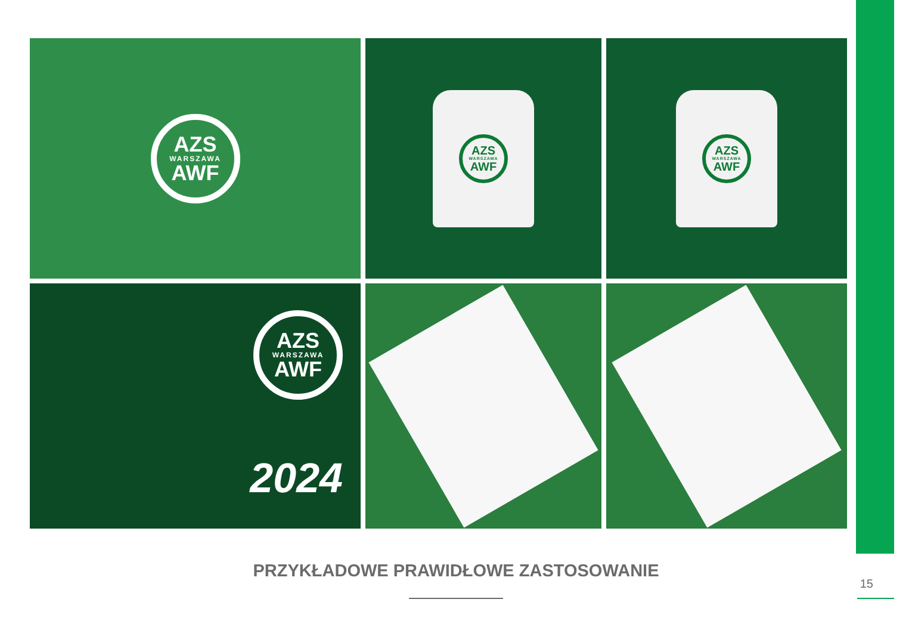AZS
WARSZAWA
AWF
AZS
WARSZAWA
AWF
AZS
WARSZAWA
AWF
AZS
WARSZAWA
AWF
2024
PRZYKŁADOWE PRAWIDŁOWE ZASTOSOWANIE
15